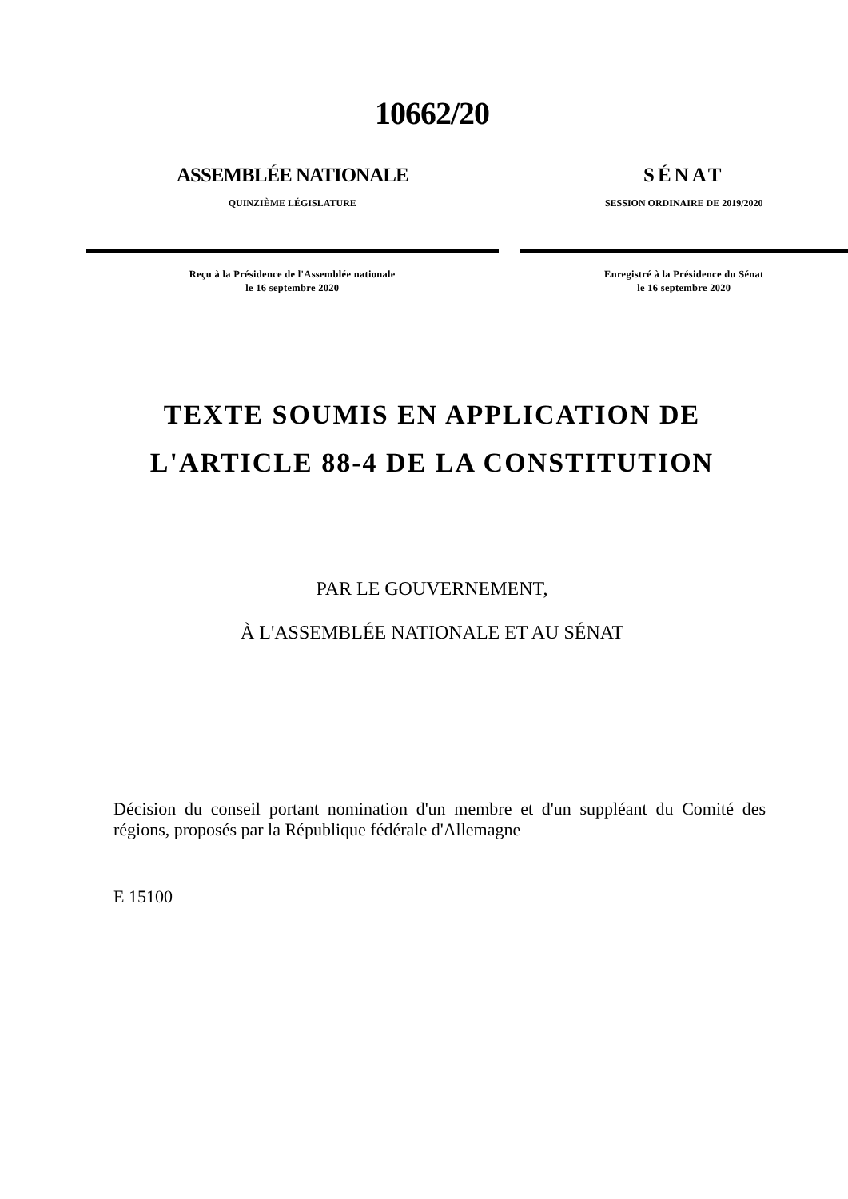10662/20
ASSEMBLÉE NATIONALE
QUINZIÈME LÉGISLATURE
Reçu à la Présidence de l'Assemblée nationale
le 16 septembre 2020
SÉNAT
SESSION ORDINAIRE DE 2019/2020
Enregistré à la Présidence du Sénat
le 16 septembre 2020
TEXTE SOUMIS EN APPLICATION DE
L'ARTICLE 88-4 DE LA CONSTITUTION
PAR LE GOUVERNEMENT,
À L'ASSEMBLÉE NATIONALE ET AU SÉNAT
Décision du conseil portant nomination d'un membre et d'un suppléant du Comité des régions, proposés par la République fédérale d'Allemagne
E 15100